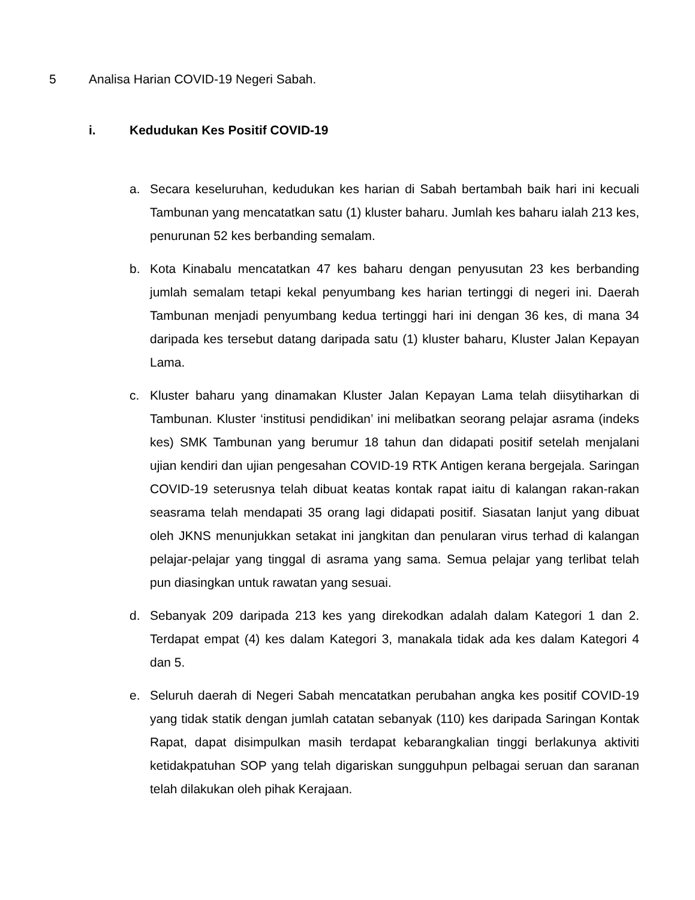5 Analisa Harian COVID-19 Negeri Sabah.
i. Kedudukan Kes Positif COVID-19
a. Secara keseluruhan, kedudukan kes harian di Sabah bertambah baik hari ini kecuali Tambunan yang mencatatkan satu (1) kluster baharu. Jumlah kes baharu ialah 213 kes, penurunan 52 kes berbanding semalam.
b. Kota Kinabalu mencatatkan 47 kes baharu dengan penyusutan 23 kes berbanding jumlah semalam tetapi kekal penyumbang kes harian tertinggi di negeri ini. Daerah Tambunan menjadi penyumbang kedua tertinggi hari ini dengan 36 kes, di mana 34 daripada kes tersebut datang daripada satu (1) kluster baharu, Kluster Jalan Kepayan Lama.
c. Kluster baharu yang dinamakan Kluster Jalan Kepayan Lama telah diisytiharkan di Tambunan. Kluster ‘institusi pendidikan’ ini melibatkan seorang pelajar asrama (indeks kes) SMK Tambunan yang berumur 18 tahun dan didapati positif setelah menjalani ujian kendiri dan ujian pengesahan COVID-19 RTK Antigen kerana bergejala. Saringan COVID-19 seterusnya telah dibuat keatas kontak rapat iaitu di kalangan rakan-rakan seasrama telah mendapati 35 orang lagi didapati positif. Siasatan lanjut yang dibuat oleh JKNS menunjukkan setakat ini jangkitan dan penularan virus terhad di kalangan pelajar-pelajar yang tinggal di asrama yang sama. Semua pelajar yang terlibat telah pun diasingkan untuk rawatan yang sesuai.
d. Sebanyak 209 daripada 213 kes yang direkodkan adalah dalam Kategori 1 dan 2. Terdapat empat (4) kes dalam Kategori 3, manakala tidak ada kes dalam Kategori 4 dan 5.
e. Seluruh daerah di Negeri Sabah mencatatkan perubahan angka kes positif COVID-19 yang tidak statik dengan jumlah catatan sebanyak (110) kes daripada Saringan Kontak Rapat, dapat disimpulkan masih terdapat kebarangkalian tinggi berlakunya aktiviti ketidakpatuhan SOP yang telah digariskan sungguhpun pelbagai seruan dan saranan telah dilakukan oleh pihak Kerajaan.